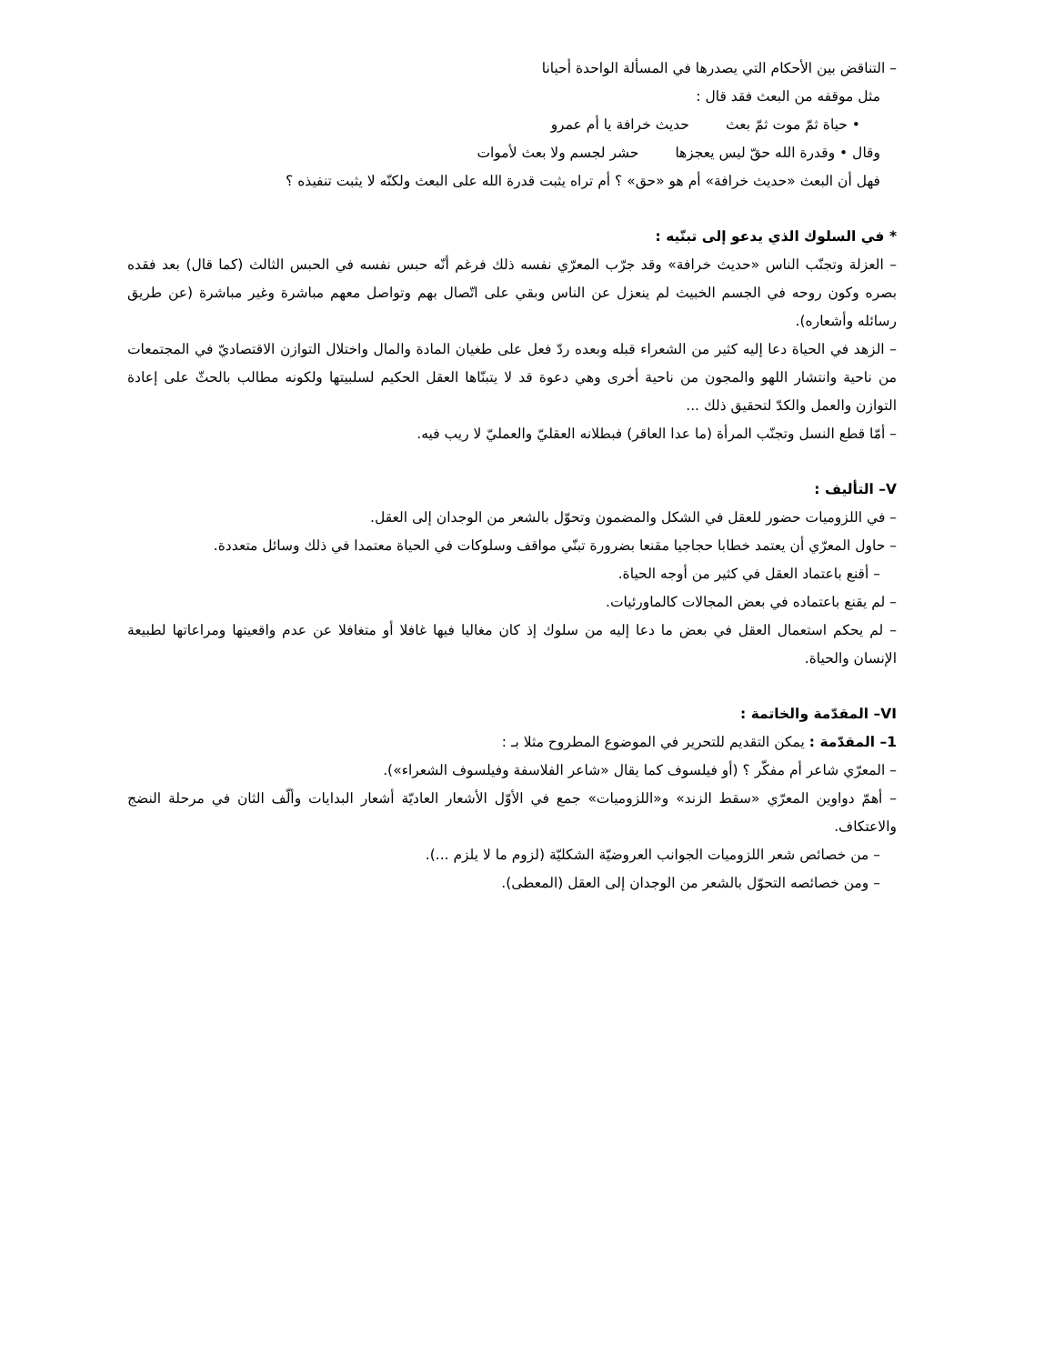– التناقض بين الأحكام التي يصدرها في المسألة الواحدة أحيانا
مثل موقفه من البعث فقد قال :
• حياة ثمّ موت ثمّ بعث حديث خرافة يا أم عمرو
وقال • وقدرة الله حقّ ليس يعجزها حشر لجسم ولا بعث لأموات
فهل أن البعث «حديث خرافة» أم هو «حق» ؟ أم تراه يثبت قدرة الله على البعث ولكنّه لا يثبت تنفيذه ؟
* في السلوك الذي يدعو إلى تبنّيه :
– العزلة وتجنّب الناس «حديث خرافة» وقد جرّب المعرّي نفسه ذلك فرغم أنّه حبس نفسه في الحبس الثالث (كما قال) بعد فقده بصره وكون روحه في الجسم الخبيث لم ينعزل عن الناس وبقي على اتّصال بهم وتواصل معهم مباشرة وغير مباشرة (عن طريق رسائله وأشعاره).
– الزهد في الحياة دعا إليه كثير من الشعراء قبله وبعده ردّ فعل على طغيان المادة والمال واختلال التوازن الاقتصاديّ في المجتمعات من ناحية وانتشار اللهو والمجون من ناحية أخرى وهي دعوة قد لا يتبنّاها العقل الحكيم لسلبيتها ولكونه مطالب بالحثّ على إعادة التوازن والعمل والكدّ لتحقيق ذلك ...
– أمّا قطع النسل وتجنّب المرأة (ما عدا العاقر) فبطلانه العقليّ والعمليّ لا ريب فيه.
V– التأليف :
– في اللزوميات حضور للعقل في الشكل والمضمون وتحوّل بالشعر من الوجدان إلى العقل.
– حاول المعرّي أن يعتمد خطابا حجاجيا مقنعا بضرورة تبنّي مواقف وسلوكات في الحياة معتمدا في ذلك وسائل متعددة.
– أقنع باعتماد العقل في كثير من أوجه الحياة.
– لم يقنع باعتماده في بعض المجالات كالماورئيات.
– لم يحكم استعمال العقل في بعض ما دعا إليه من سلوك إذ كان مغاليا فيها غافلا أو متغافلا عن عدم واقعيتها ومراعاتها لطبيعة الإنسان والحياة.
VI– المقدّمة والخاتمة :
1– المقدّمة : يمكن التقديم للتحرير في الموضوع المطروح مثلا بـ :
– المعرّي شاعر أم مفكّر ؟ (أو فيلسوف كما يقال «شاعر الفلاسفة وفيلسوف الشعراء»).
– أهمّ دواوين المعرّي «سقط الزند» و«اللزوميات» جمع في الأوّل الأشعار العاديّة أشعار البدايات وألّف الثان في مرحلة النضج والاعتكاف.
– من خصائص شعر اللزوميات الجوانب العروضيّة الشكليّة (لزوم ما لا يلزم ...).
– ومن خصائصه التحوّل بالشعر من الوجدان إلى العقل (المعطى).